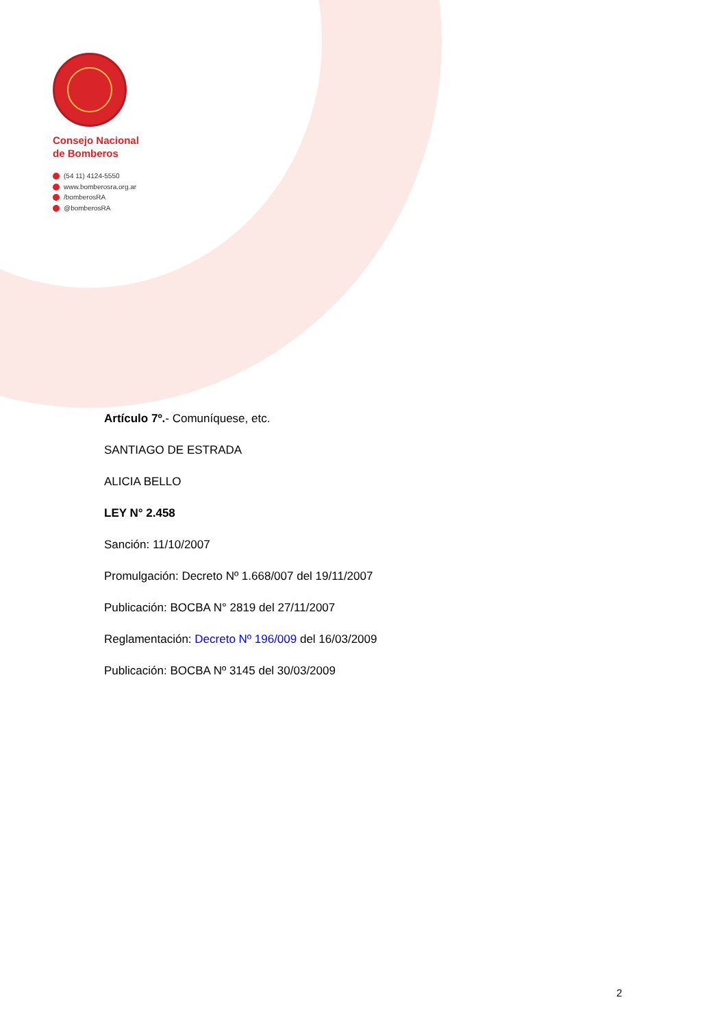Consejo Nacional
de Bomberos
(54 11) 4124-5550
www.bomberosra.org.ar
/bomberosRA
@bomberosRA
Artículo 7º.- Comuníquese, etc.
SANTIAGO DE ESTRADA
ALICIA BELLO
LEY N° 2.458
Sanción: 11/10/2007
Promulgación: Decreto Nº 1.668/007 del 19/11/2007
Publicación: BOCBA N° 2819 del 27/11/2007
Reglamentación: Decreto Nº 196/009 del 16/03/2009
Publicación: BOCBA Nº 3145 del 30/03/2009
2